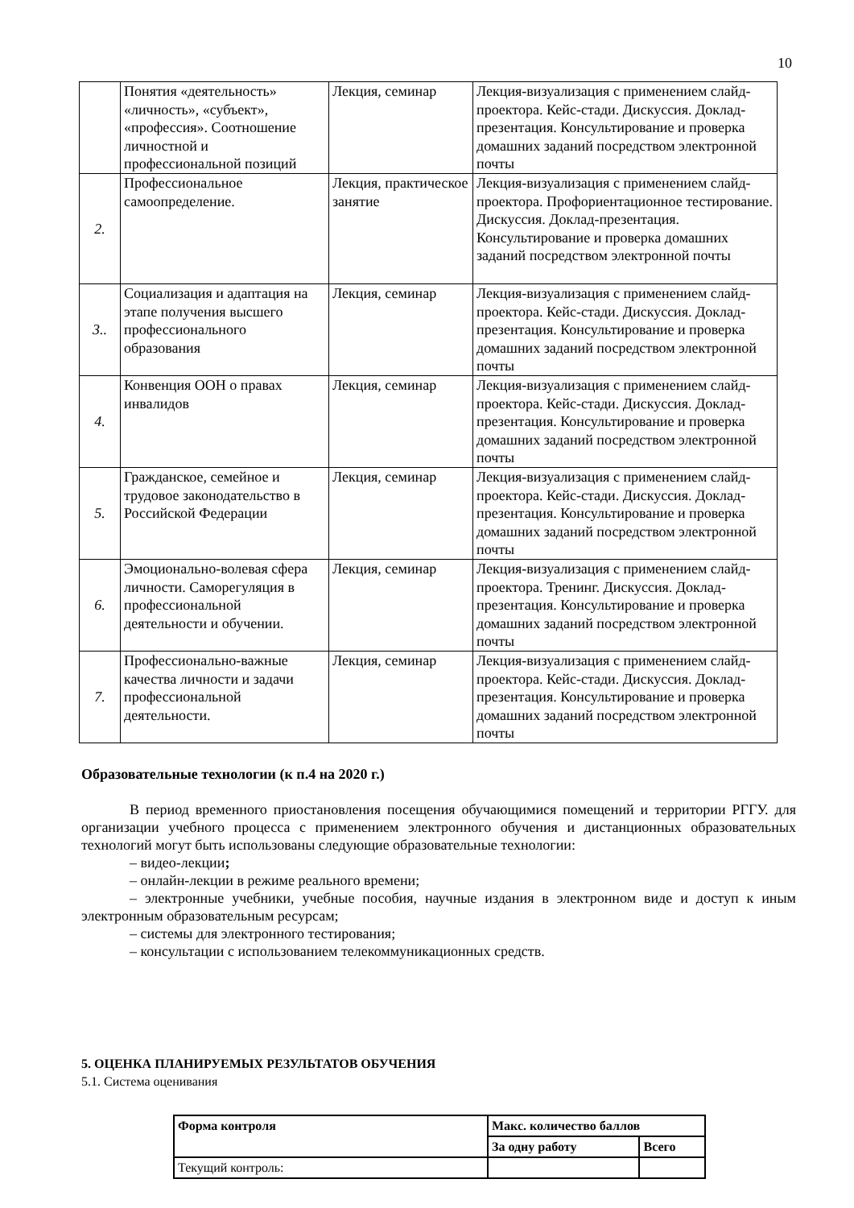10
| | Понятия «деятельность» «личность», «субъект», «профессия». Соотношение личностной и профессиональной позиций | Лекция, семинар | Лекция-визуализация с применением слайд-проектора. Кейс-стади. Дискуссия. Доклад-презентация. Консультирование и проверка домашних заданий посредством электронной почты |
| 2. | Профессиональное самоопределение. | Лекция, практическое занятие | Лекция-визуализация с применением слайд-проектора. Профориентационное тестирование. Дискуссия. Доклад-презентация. Консультирование и проверка домашних заданий посредством электронной почты |
| 3.. | Социализация и адаптация на этапе получения высшего профессионального образования | Лекция, семинар | Лекция-визуализация с применением слайд-проектора. Кейс-стади. Дискуссия. Доклад-презентация. Консультирование и проверка домашних заданий посредством электронной почты |
| 4. | Конвенция ООН о правах инвалидов | Лекция, семинар | Лекция-визуализация с применением слайд-проектора. Кейс-стади. Дискуссия. Доклад-презентация. Консультирование и проверка домашних заданий посредством электронной почты |
| 5. | Гражданское, семейное и трудовое законодательство в Российской Федерации | Лекция, семинар | Лекция-визуализация с применением слайд-проектора. Кейс-стади. Дискуссия. Доклад-презентация. Консультирование и проверка домашних заданий посредством электронной почты |
| 6. | Эмоционально-волевая сфера личности. Саморегуляция в профессиональной деятельности и обучении. | Лекция, семинар | Лекция-визуализация с применением слайд-проектора. Тренинг. Дискуссия. Доклад-презентация. Консультирование и проверка домашних заданий посредством электронной почты |
| 7. | Профессионально-важные качества личности и задачи профессиональной деятельности. | Лекция, семинар | Лекция-визуализация с применением слайд-проектора. Кейс-стади. Дискуссия. Доклад-презентация. Консультирование и проверка домашних заданий посредством электронной почты |
Образовательные технологии (к п.4 на 2020 г.)
В период временного приостановления посещения обучающимися помещений и территории РГГУ. для организации учебного процесса с применением электронного обучения и дистанционных образовательных технологий могут быть использованы следующие образовательные технологии:
– видео-лекции;
– онлайн-лекции в режиме реального времени;
– электронные учебники, учебные пособия, научные издания в электронном виде и доступ к иным электронным образовательным ресурсам;
– системы для электронного тестирования;
– консультации с использованием телекоммуникационных средств.
5. ОЦЕНКА ПЛАНИРУЕМЫХ РЕЗУЛЬТАТОВ ОБУЧЕНИЯ
5.1. Система оценивания
| Форма контроля | Макс. количество баллов | |
| --- | --- | --- |
| | За одну работу | Всего |
| Текущий контроль: | | |